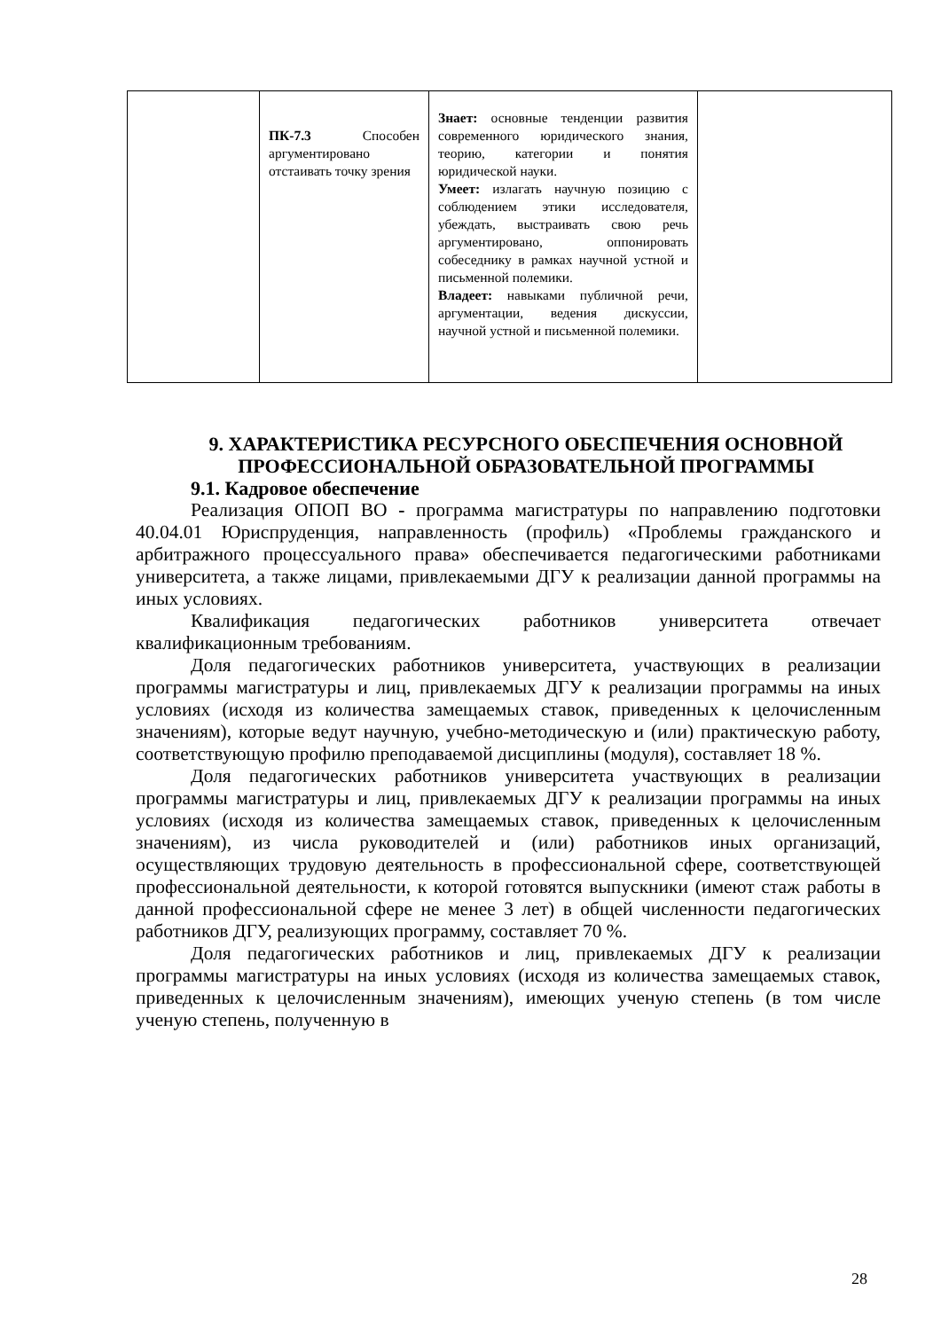| | ПК-7.3 Способен аргументировано отстаивать точку зрения | Знает: основные тенденции развития современного юридического знания, теорию, категории и понятия юридической науки. Умеет: излагать научную позицию с соблюдением этики исследователя, убеждать, выстраивать свою речь аргументировано, оппонировать собеседнику в рамках научной устной и письменной полемики. Владеет: навыками публичной речи, аргументации, ведения дискуссии, научной устной и письменной полемики. | |
9. ХАРАКТЕРИСТИКА РЕСУРСНОГО ОБЕСПЕЧЕНИЯ ОСНОВНОЙ ПРОФЕССИОНАЛЬНОЙ ОБРАЗОВАТЕЛЬНОЙ ПРОГРАММЫ
9.1. Кадровое обеспечение
Реализация ОПОП ВО - программа магистратуры по направлению подготовки 40.04.01 Юриспруденция, направленность (профиль) «Проблемы гражданского и арбитражного процессуального права» обеспечивается педагогическими работниками университета, а также лицами, привлекаемыми ДГУ к реализации данной программы на иных условиях.
Квалификация педагогических работников университета отвечает квалификационным требованиям.
Доля педагогических работников университета, участвующих в реализации программы магистратуры и лиц, привлекаемых ДГУ к реализации программы на иных условиях (исходя из количества замещаемых ставок, приведенных к целочисленным значениям), которые ведут научную, учебно-методическую и (или) практическую работу, соответствующую профилю преподаваемой дисциплины (модуля), составляет 18 %.
Доля педагогических работников университета участвующих в реализации программы магистратуры и лиц, привлекаемых ДГУ к реализации программы на иных условиях (исходя из количества замещаемых ставок, приведенных к целочисленным значениям), из числа руководителей и (или) работников иных организаций, осуществляющих трудовую деятельность в профессиональной сфере, соответствующей профессиональной деятельности, к которой готовятся выпускники (имеют стаж работы в данной профессиональной сфере не менее 3 лет) в общей численности педагогических работников ДГУ, реализующих программу, составляет 70 %.
Доля педагогических работников и лиц, привлекаемых ДГУ к реализации программы магистратуры на иных условиях (исходя из количества замещаемых ставок, приведенных к целочисленным значениям), имеющих ученую степень (в том числе ученую степень, полученную в
28